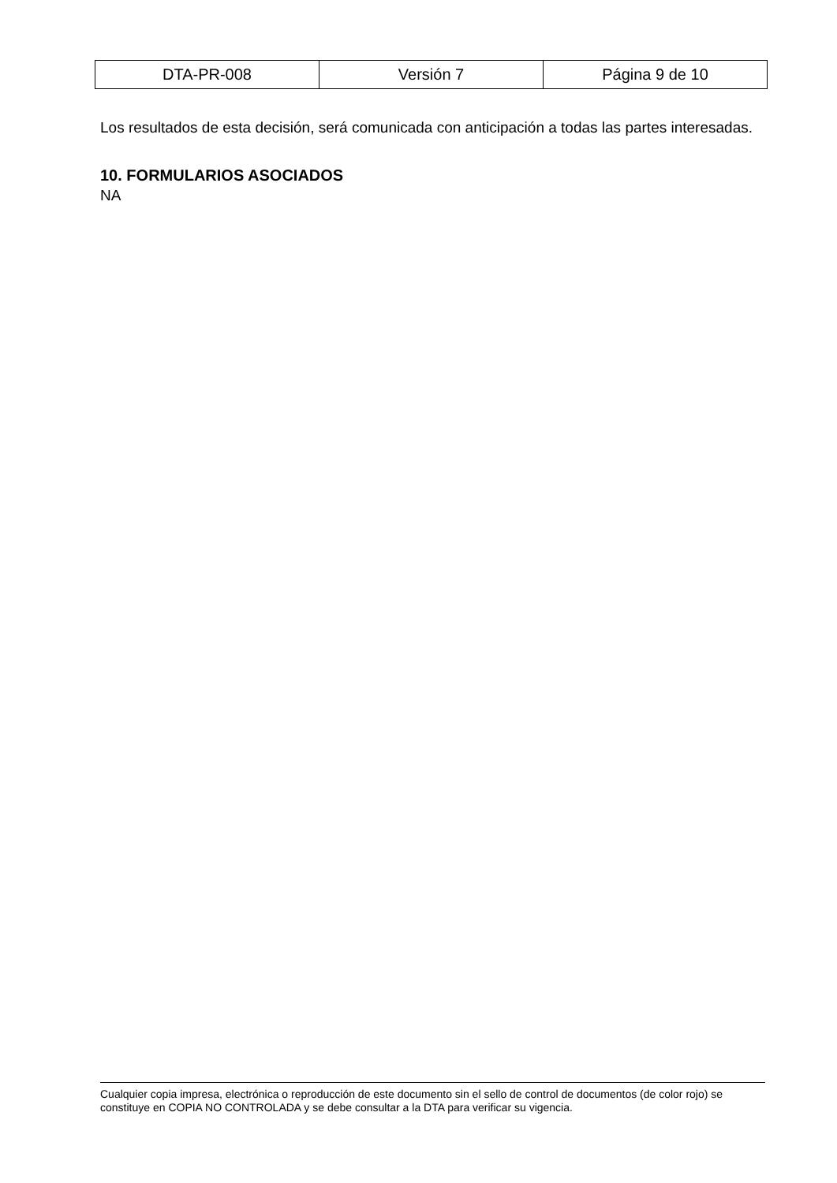| DTA-PR-008 | Versión 7 | Página 9 de 10 |
Los resultados de esta decisión, será comunicada con anticipación a todas las partes interesadas.
10. FORMULARIOS ASOCIADOS
NA
Cualquier copia impresa, electrónica o reproducción de este documento sin el sello de control de documentos (de color rojo) se constituye en COPIA NO CONTROLADA y se debe consultar a la DTA para verificar su vigencia.